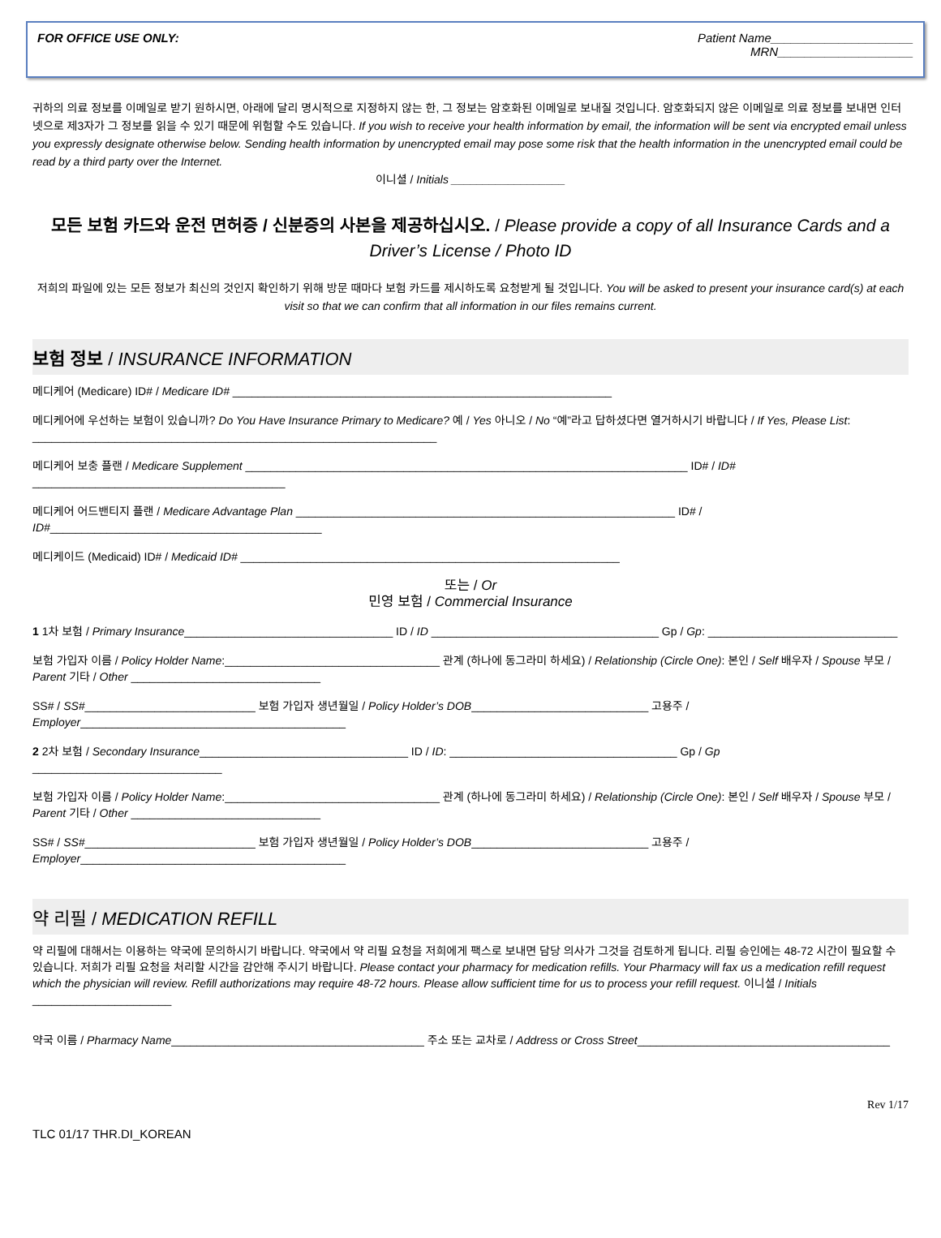Patient Name_____________________
MRN____________________ FOR OFFICE USE ONLY:
귀하의 의료 정보를 이메일로 받기 원하시면, 아래에 달리 명시적으로 지정하지 않는 한, 그 정보는 암호화된 이메일로 보내질 것입니다. 암호화되지 않은 이메일로 의료 정보를 보내면 인터넷으로 제3자가 그 정보를 읽을 수 있기 때문에 위험할 수도 있습니다. If you wish to receive your health information by email, the information will be sent via encrypted email unless you expressly designate otherwise below. Sending health information by unencrypted email may pose some risk that the health information in the unencrypted email could be read by a third party over the Internet.
이니셜 / Initials __________________
모든 보험 카드와 운전 면허증 / 신분증의 사본을 제공하십시오. / Please provide a copy of all Insurance Cards and a Driver’s License / Photo ID
저희의 파일에 있는 모든 정보가 최신의 것인지 확인하기 위해 방문 때마다 보험 카드를 제시하도록 요청받게 될 것입니다. You will be asked to present your insurance card(s) at each visit so that we can confirm that all information in our files remains current.
보험 정보 / INSURANCE INFORMATION
메디케어 (Medicare) ID# / Medicare ID# ____________________________________________________________
메디케어에 우선하는 보험이 있습니까? Do You Have Insurance Primary to Medicare? 예 / Yes 아니오 / No “예”라고 답하셨다면 열거하시기 바랍니다 / If Yes, Please List: ________________________________________________________________
메디케어 보충 플랜 / Medicare Supplement ______________________________________________________________________ ID# / ID# ________________________________________
메디케어 어드밴티지 플랜 / Medicare Advantage Plan ____________________________________________________________ ID# / ID#___________________________________________
메디케이드 (Medicaid) ID# / Medicaid ID# ____________________________________________________________
또는 / Or
민영 보험 / Commercial Insurance
1 1차 보험 / Primary Insurance_________________________________ ID / ID ____________________________________ Gp / Gp: ______________________________
보험 가입자 이름 / Policy Holder Name:__________________________________ 관계 (하나에 동그라미 하세요) / Relationship (Circle One): 본인 / Self 배우자 / Spouse 부모 / Parent 기타 / Other ______________________________
SS# / SS#___________________________ 보험 가입자 생년월일 / Policy Holder’s DOB____________________________ 고용주 / Employer__________________________________________
2 2차 보험 / Secondary Insurance_________________________________ ID / ID: ____________________________________ Gp / Gp ______________________________
보험 가입자 이름 / Policy Holder Name:__________________________________ 관계 (하나에 동그라미 하세요) / Relationship (Circle One): 본인 / Self 배우자 / Spouse 부모 / Parent 기타 / Other ______________________________
SS# / SS#___________________________ 보험 가입자 생년월일 / Policy Holder’s DOB____________________________ 고용주 / Employer__________________________________________
약 리필 / MEDICATION REFILL
약 리필에 대해서는 이용하는 약국에 문의하시기 바랍니다. 약국에서 약 리필 요청을 저희에게 팩스로 보내면 담당 의사가 그것을 검토하게 됩니다. 리필 승인에는 48-72 시간이 필요할 수 있습니다. 저희가 리필 요청을 처리할 시간을 감안해 주시기 바랍니다. Please contact your pharmacy for medication refills. Your Pharmacy will fax us a medication refill request which the physician will review. Refill authorizations may require 48-72 hours. Please allow sufficient time for us to process your refill request. 이니셜 / Initials ______________________
약국 이름 / Pharmacy Name________________________________________ 주소 또는 교차로 / Address or Cross Street________________________________________
Rev 1/17
TLC 01/17 THR.DI_KOREAN